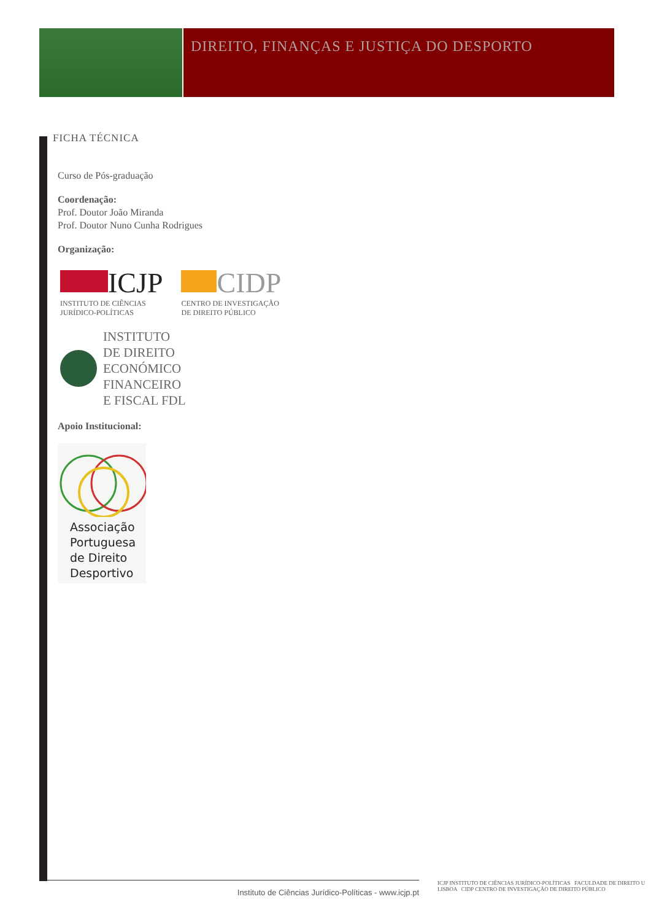DIREITO, FINANÇAS E JUSTIÇA DO DESPORTO
FICHA TÉCNICA
Curso de Pós-graduação
Coordenação:
Prof. Doutor João Miranda
Prof. Doutor Nuno Cunha Rodrigues
Organização:
ICJP
INSTITUTO DE CIÊNCIAS
JURÍDICO-POLÍTICAS
CIDP
CENTRO DE INVESTIGAÇÃO
DE DIREITO PÚBLICO
INSTITUTO
DE DIREITO
ECONÓMICO
FINANCEIRO
E FISCAL FDL
Apoio Institucional:
Associação
Portuguesa
de Direito
Desportivo
Instituto de Ciências Jurídico-Políticas - www.icjp.pt
ICJP INSTITUTO DE CIÊNCIAS JURÍDICO-POLÍTICAS FACULDADE DE DIREITO U LISBOA CIDP CENTRO DE INVESTIGAÇÃO DE DIREITO PÚBLICO